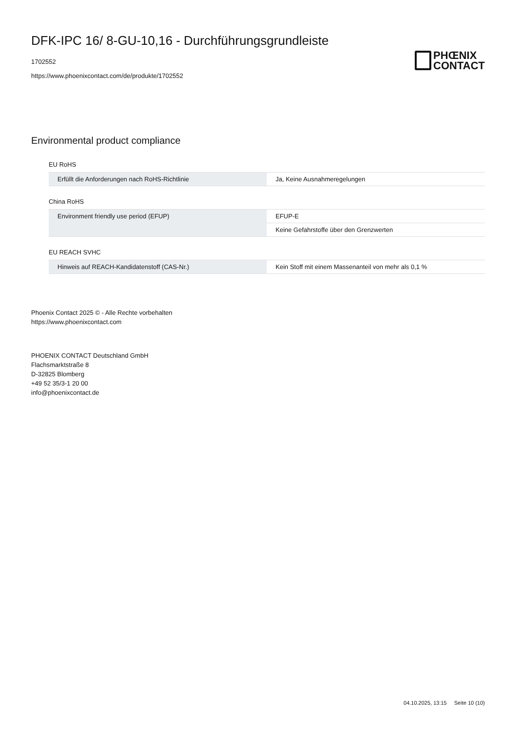DFK-IPC 16/ 8-GU-10,16 - Durchführungsgrundleiste
1702552
https://www.phoenixcontact.com/de/produkte/1702552
PHŒNIX
CONTACT
Environmental product compliance
EU RoHS
| Erfüllt die Anforderungen nach RoHS-Richtlinie | Ja, Keine Ausnahmeregelungen |
China RoHS
| Environment friendly use period (EFUP) | EFUP-E |
| | Keine Gefahrstoffe über den Grenzwerten |
EU REACH SVHC
| Hinweis auf REACH-Kandidatenstoff (CAS-Nr.) | Kein Stoff mit einem Massenanteil von mehr als 0,1 % |
Phoenix Contact 2025 © - Alle Rechte vorbehalten
https://www.phoenixcontact.com
PHOENIX CONTACT Deutschland GmbH
Flachsmarktstraße 8
D-32825 Blomberg
+49 52 35/3-1 20 00
info@phoenixcontact.de
04.10.2025, 13:15 Seite 10 (10)